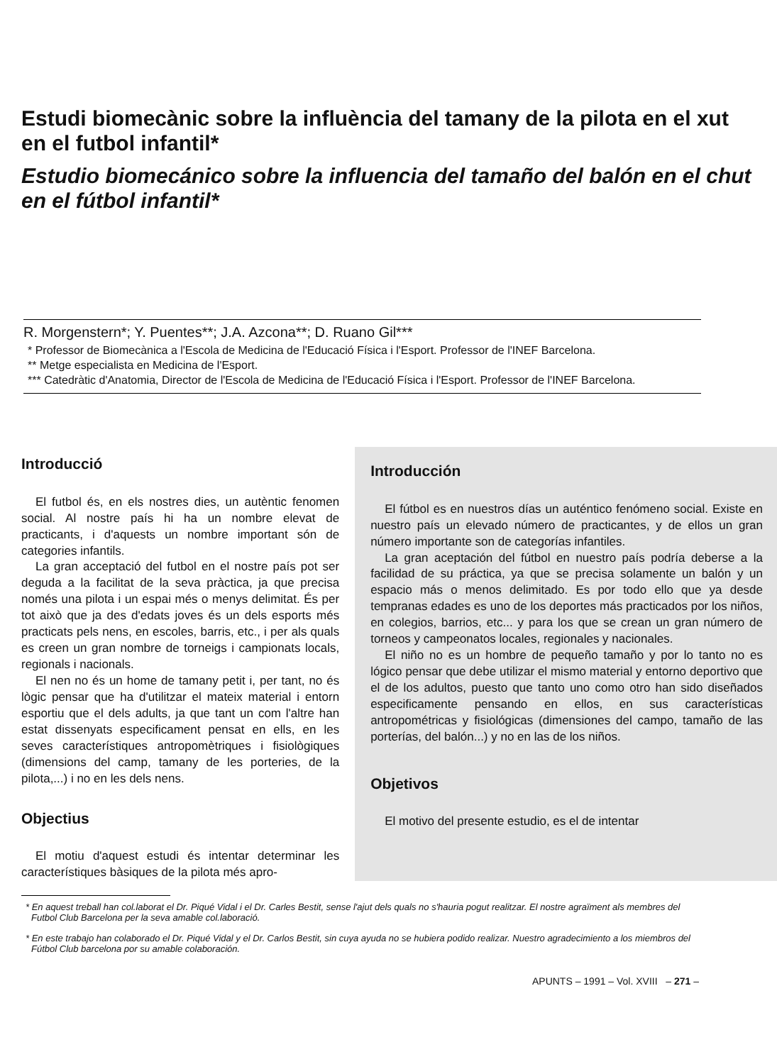Estudi biomecànic sobre la influència del tamany de la pilota en el xut en el futbol infantil*
Estudio biomecánico sobre la influencia del tamaño del balón en el chut en el fútbol infantil*
R. Morgenstern*; Y. Puentes**; J.A. Azcona**; D. Ruano Gil***
* Professor de Biomecànica a l'Escola de Medicina de l'Educació Física i l'Esport. Professor de l'INEF Barcelona.
** Metge especialista en Medicina de l'Esport.
*** Catedràtic d'Anatomia, Director de l'Escola de Medicina de l'Educació Física i l'Esport. Professor de l'INEF Barcelona.
Introducció
El futbol és, en els nostres dies, un autèntic fenomen social. Al nostre país hi ha un nombre elevat de practicants, i d'aquests un nombre important són de categories infantils.
La gran acceptació del futbol en el nostre país pot ser deguda a la facilitat de la seva pràctica, ja que precisa només una pilota i un espai més o menys delimitat. És per tot això que ja des d'edats joves és un dels esports més practicats pels nens, en escoles, barris, etc., i per als quals es creen un gran nombre de torneigs i campionats locals, regionals i nacionals.
El nen no és un home de tamany petit i, per tant, no és lògic pensar que ha d'utilitzar el mateix material i entorn esportiu que el dels adults, ja que tant un com l'altre han estat dissenyats especificament pensat en ells, en les seves característiques antropomètriques i fisiològiques (dimensions del camp, tamany de les porteries, de la pilota,...) i no en les dels nens.
Objectius
El motiu d'aquest estudi és intentar determinar les característiques bàsiques de la pilota més apro-
Introducción
El fútbol es en nuestros días un auténtico fenómeno social. Existe en nuestro país un elevado número de practicantes, y de ellos un gran número importante son de categorías infantiles.
La gran aceptación del fútbol en nuestro país podría deberse a la facilidad de su práctica, ya que se precisa solamente un balón y un espacio más o menos delimitado. Es por todo ello que ya desde tempranas edades es uno de los deportes más practicados por los niños, en colegios, barrios, etc... y para los que se crean un gran número de torneos y campeonatos locales, regionales y nacionales.
El niño no es un hombre de pequeño tamaño y por lo tanto no es lógico pensar que debe utilizar el mismo material y entorno deportivo que el de los adultos, puesto que tanto uno como otro han sido diseñados especificamente pensando en ellos, en sus características antropométricas y fisiológicas (dimensiones del campo, tamaño de las porterías, del balón...) y no en las de los niños.
Objetivos
El motivo del presente estudio, es el de intentar
* En aquest treball han col.laborat el Dr. Piqué Vidal i el Dr. Carles Bestit, sense l'ajut dels quals no s'hauria pogut realitzar. El nostre agraïment als membres del Futbol Club Barcelona per la seva amable col.laboració.
* En este trabajo han colaborado el Dr. Piqué Vidal y el Dr. Carlos Bestit, sin cuya ayuda no se hubiera podido realizar. Nuestro agradecimiento a los miembros del Fútbol Club barcelona por su amable colaboración.
APUNTS – 1991 – Vol. XVIII – 271 –